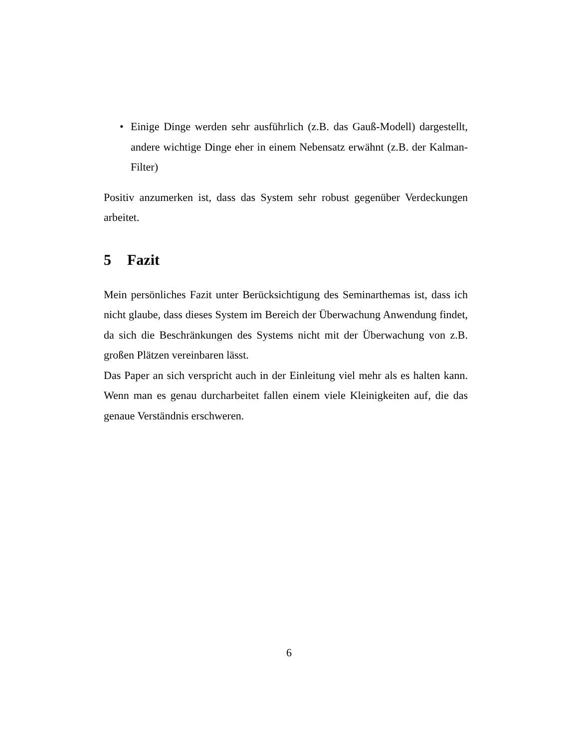• Einige Dinge werden sehr ausführlich (z.B. das Gauß-Modell) dargestellt, andere wichtige Dinge eher in einem Nebensatz erwähnt (z.B. der Kalman-Filter)
Positiv anzumerken ist, dass das System sehr robust gegenüber Verdeckungen arbeitet.
5 Fazit
Mein persönliches Fazit unter Berücksichtigung des Seminarthemas ist, dass ich nicht glaube, dass dieses System im Bereich der Überwachung Anwendung findet, da sich die Beschränkungen des Systems nicht mit der Überwachung von z.B. großen Plätzen vereinbaren lässt.
Das Paper an sich verspricht auch in der Einleitung viel mehr als es halten kann. Wenn man es genau durcharbeitet fallen einem viele Kleinigkeiten auf, die das genaue Verständnis erschweren.
6